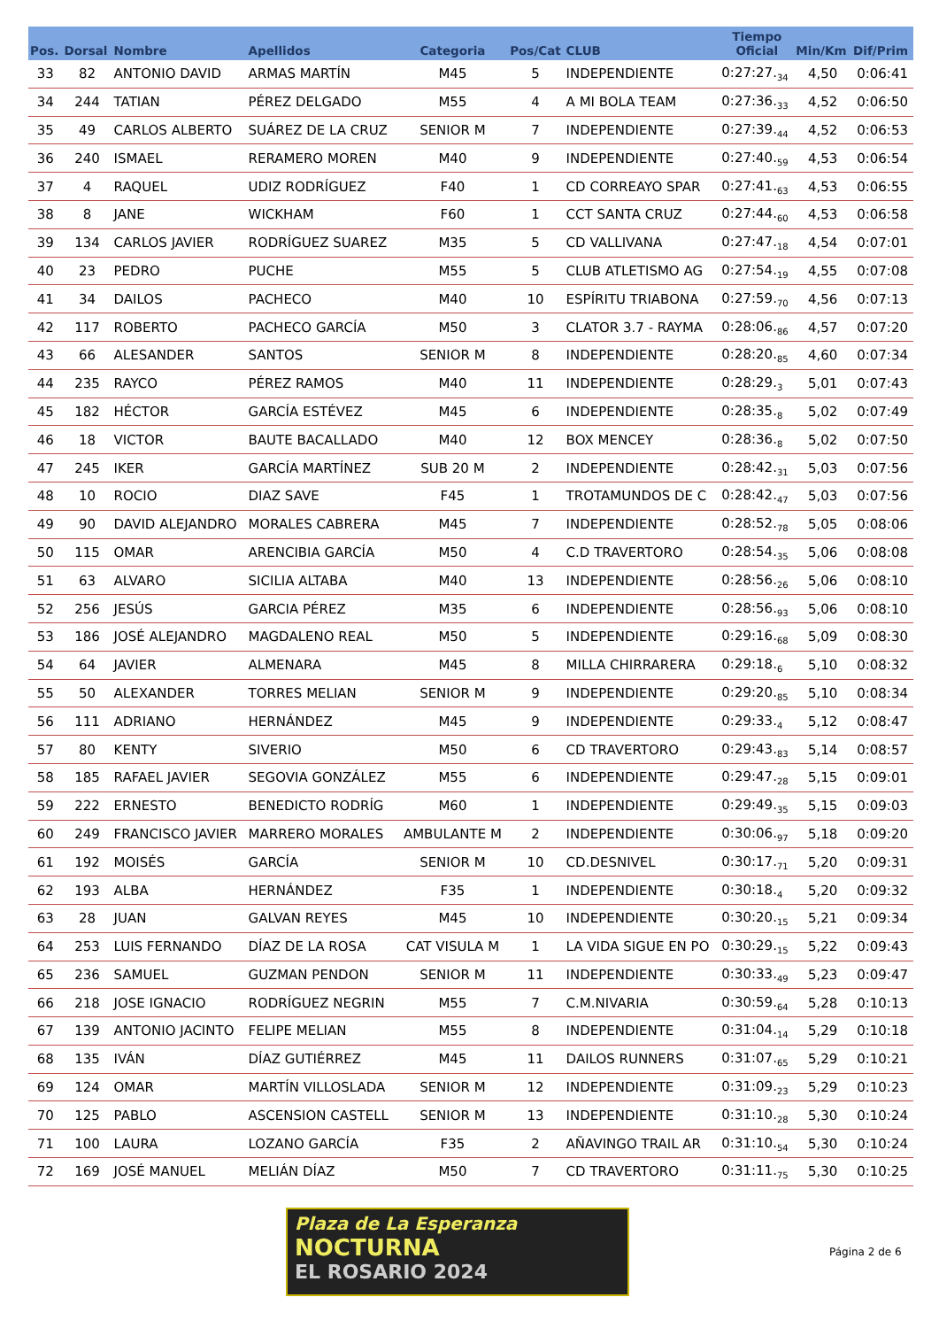| Pos. | Dorsal | Nombre | Apellidos | Categoria | Pos/Cat | CLUB | Tiempo Oficial | Min/Km | Dif/Prim |
| --- | --- | --- | --- | --- | --- | --- | --- | --- | --- |
| 33 | 82 | ANTONIO DAVID | ARMAS MARTÍN | M45 | 5 | INDEPENDIENTE | 0:27:27.<sub>34</sub> | 4,50 | 0:06:41 |
| 34 | 244 | TATIAN | PÉREZ DELGADO | M55 | 4 | A MI BOLA TEAM | 0:27:36.<sub>33</sub> | 4,52 | 0:06:50 |
| 35 | 49 | CARLOS ALBERTO | SUÁREZ DE LA CRUZ | SENIOR M | 7 | INDEPENDIENTE | 0:27:39.<sub>44</sub> | 4,52 | 0:06:53 |
| 36 | 240 | ISMAEL | RERAMERO MOREN | M40 | 9 | INDEPENDIENTE | 0:27:40.<sub>59</sub> | 4,53 | 0:06:54 |
| 37 | 4 | RAQUEL | UDIZ RODRÍGUEZ | F40 | 1 | CD CORREAYO SPAR | 0:27:41.<sub>63</sub> | 4,53 | 0:06:55 |
| 38 | 8 | JANE | WICKHAM | F60 | 1 | CCT SANTA CRUZ | 0:27:44.<sub>60</sub> | 4,53 | 0:06:58 |
| 39 | 134 | CARLOS JAVIER | RODRÍGUEZ SUAREZ | M35 | 5 | CD VALLIVANA | 0:27:47.<sub>18</sub> | 4,54 | 0:07:01 |
| 40 | 23 | PEDRO | PUCHE | M55 | 5 | CLUB ATLETISMO AG | 0:27:54.<sub>19</sub> | 4,55 | 0:07:08 |
| 41 | 34 | DAILOS | PACHECO | M40 | 10 | ESPÍRITU TRIABONA | 0:27:59.<sub>70</sub> | 4,56 | 0:07:13 |
| 42 | 117 | ROBERTO | PACHECO GARCÍA | M50 | 3 | CLATOR 3.7 - RAYMA | 0:28:06.<sub>86</sub> | 4,57 | 0:07:20 |
| 43 | 66 | ALESANDER | SANTOS | SENIOR M | 8 | INDEPENDIENTE | 0:28:20.<sub>85</sub> | 4,60 | 0:07:34 |
| 44 | 235 | RAYCO | PÉREZ RAMOS | M40 | 11 | INDEPENDIENTE | 0:28:29.<sub>3</sub> | 5,01 | 0:07:43 |
| 45 | 182 | HÉCTOR | GARCÍA ESTÉVEZ | M45 | 6 | INDEPENDIENTE | 0:28:35.<sub>8</sub> | 5,02 | 0:07:49 |
| 46 | 18 | VICTOR | BAUTE BACALLADO | M40 | 12 | BOX MENCEY | 0:28:36.<sub>8</sub> | 5,02 | 0:07:50 |
| 47 | 245 | IKER | GARCÍA MARTÍNEZ | SUB 20 M | 2 | INDEPENDIENTE | 0:28:42.<sub>31</sub> | 5,03 | 0:07:56 |
| 48 | 10 | ROCIO | DIAZ SAVE | F45 | 1 | TROTAMUNDOS DE C | 0:28:42.<sub>47</sub> | 5,03 | 0:07:56 |
| 49 | 90 | DAVID ALEJANDRO | MORALES CABRERA | M45 | 7 | INDEPENDIENTE | 0:28:52.<sub>78</sub> | 5,05 | 0:08:06 |
| 50 | 115 | OMAR | ARENCIBIA GARCÍA | M50 | 4 | C.D TRAVERTORO | 0:28:54.<sub>35</sub> | 5,06 | 0:08:08 |
| 51 | 63 | ALVARO | SICILIA ALTABA | M40 | 13 | INDEPENDIENTE | 0:28:56.<sub>26</sub> | 5,06 | 0:08:10 |
| 52 | 256 | JESÚS | GARCIA PÉREZ | M35 | 6 | INDEPENDIENTE | 0:28:56.<sub>93</sub> | 5,06 | 0:08:10 |
| 53 | 186 | JOSÉ ALEJANDRO | MAGDALENO REAL | M50 | 5 | INDEPENDIENTE | 0:29:16.<sub>68</sub> | 5,09 | 0:08:30 |
| 54 | 64 | JAVIER | ALMENARA | M45 | 8 | MILLA CHIRRARERA | 0:29:18.<sub>6</sub> | 5,10 | 0:08:32 |
| 55 | 50 | ALEXANDER | TORRES MELIAN | SENIOR M | 9 | INDEPENDIENTE | 0:29:20.<sub>85</sub> | 5,10 | 0:08:34 |
| 56 | 111 | ADRIANO | HERNÁNDEZ | M45 | 9 | INDEPENDIENTE | 0:29:33.<sub>4</sub> | 5,12 | 0:08:47 |
| 57 | 80 | KENTY | SIVERIO | M50 | 6 | CD TRAVERTORO | 0:29:43.<sub>83</sub> | 5,14 | 0:08:57 |
| 58 | 185 | RAFAEL JAVIER | SEGOVIA GONZÁLEZ | M55 | 6 | INDEPENDIENTE | 0:29:47.<sub>28</sub> | 5,15 | 0:09:01 |
| 59 | 222 | ERNESTO | BENEDICTO RODRÍG | M60 | 1 | INDEPENDIENTE | 0:29:49.<sub>35</sub> | 5,15 | 0:09:03 |
| 60 | 249 | FRANCISCO JAVIER | MARRERO MORALES | AMBULANTE M | 2 | INDEPENDIENTE | 0:30:06.<sub>97</sub> | 5,18 | 0:09:20 |
| 61 | 192 | MOISÉS | GARCÍA | SENIOR M | 10 | CD.DESNIVEL | 0:30:17.<sub>71</sub> | 5,20 | 0:09:31 |
| 62 | 193 | ALBA | HERNÁNDEZ | F35 | 1 | INDEPENDIENTE | 0:30:18.<sub>4</sub> | 5,20 | 0:09:32 |
| 63 | 28 | JUAN | GALVAN REYES | M45 | 10 | INDEPENDIENTE | 0:30:20.<sub>15</sub> | 5,21 | 0:09:34 |
| 64 | 253 | LUIS FERNANDO | DÍAZ DE LA ROSA | CAT VISULA M | 1 | LA VIDA SIGUE EN PO | 0:30:29.<sub>15</sub> | 5,22 | 0:09:43 |
| 65 | 236 | SAMUEL | GUZMAN PENDON | SENIOR M | 11 | INDEPENDIENTE | 0:30:33.<sub>49</sub> | 5,23 | 0:09:47 |
| 66 | 218 | JOSE IGNACIO | RODRÍGUEZ NEGRIN | M55 | 7 | C.M.NIVARIA | 0:30:59.<sub>64</sub> | 5,28 | 0:10:13 |
| 67 | 139 | ANTONIO JACINTO | FELIPE MELIAN | M55 | 8 | INDEPENDIENTE | 0:31:04.<sub>14</sub> | 5,29 | 0:10:18 |
| 68 | 135 | IVÁN | DÍAZ GUTIÉRREZ | M45 | 11 | DAILOS RUNNERS | 0:31:07.<sub>65</sub> | 5,29 | 0:10:21 |
| 69 | 124 | OMAR | MARTÍN VILLOSLADA | SENIOR M | 12 | INDEPENDIENTE | 0:31:09.<sub>23</sub> | 5,29 | 0:10:23 |
| 70 | 125 | PABLO | ASCENSION CASTELL | SENIOR M | 13 | INDEPENDIENTE | 0:31:10.<sub>28</sub> | 5,30 | 0:10:24 |
| 71 | 100 | LAURA | LOZANO GARCÍA | F35 | 2 | AÑAVINGO TRAIL AR | 0:31:10.<sub>54</sub> | 5,30 | 0:10:24 |
| 72 | 169 | JOSÉ MANUEL | MELIÁN DÍAZ | M50 | 7 | CD TRAVERTORO | 0:31:11.<sub>75</sub> | 5,30 | 0:10:25 |
Plaza de La Esperanza
NOCTURNA
EL ROSARIO 2024
Página 2 de 6